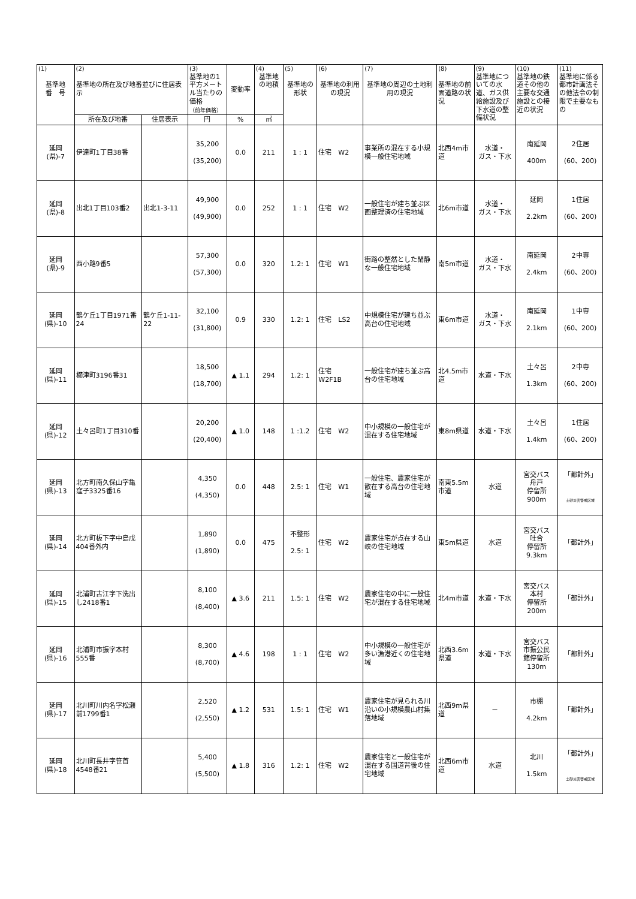| (1) 基準地 番 号 | (2) 基準地の所在及び地番並びに住居表示 | | (3) 基準地の1平方メートル当たりの価格 （前年価格） | 変動率 | (4) 基準地の地積 | (5) 基準地の形状 | (6) 基準地の利用の現況 | (7) 基準地の周辺の土地利用の現況 | (8) 基準地の前面道路の状況 | (9) 基準地についての水道、ガス供給施設及び下水道の整備状況 | (10) 基準地の鉄道その他の主要な交通施設との接近の状況 | (11) 基準地に係る都市計画法その他法令の制限で主要なもの |
| --- | --- | --- | --- | --- | --- | --- | --- | --- | --- | --- | --- | --- |
| | 所在及び地番 | 住居表示 | 円 | % | ㎡ | | | | | | | |
| 延岡 (県)-7 | 伊達町1丁目38番 | | 35,200 (35,200) | 0.0 | 211 | 1 : 1 | 住宅 W2 | 事業所の混在する小規模一般住宅地域 | 北西4m市道 | 水道・ ガス・下水 | 南延岡 400m | 2住居 (60、200) |
| 延岡 (県)-8 | 出北1丁目103番2 | 出北1-3-11 | 49,900 (49,900) | 0.0 | 252 | 1 : 1 | 住宅 W2 | 一般住宅が建ち並ぶ区画整理済の住宅地域 | 北6m市道 | 水道・ ガス・下水 | 延岡 2.2km | 1住居 (60、200) |
| 延岡 (県)-9 | 西小路9番5 | | 57,300 (57,300) | 0.0 | 320 | 1.2: 1 | 住宅 W1 | 街路の整然とした閑静な一般住宅地域 | 南5m市道 | 水道・ ガス・下水 | 南延岡 2.4km | 2中専 (60、200) |
| 延岡 (県)-10 | 鶴ケ丘1丁目1971番24 | 鶴ケ丘1-11-22 | 32,100 (31,800) | 0.9 | 330 | 1.2: 1 | 住宅 LS2 | 中規模住宅が建ち並ぶ高台の住宅地域 | 東6m市道 | 水道・ ガス・下水 | 南延岡 2.1km | 1中専 (60、200) |
| 延岡 (県)-11 | 櫛津町3196番31 | | 18,500 (18,700) | ▲ 1.1 | 294 | 1.2: 1 | 住宅 W2F1B | 一般住宅が建ち並ぶ高台の住宅地域 | 北4.5m市道 | 水道・下水 | 土々呂 1.3km | 2中専 (60、200) |
| 延岡 (県)-12 | 土々呂町1丁目310番 | | 20,200 (20,400) | ▲ 1.0 | 148 | 1 :1.2 | 住宅 W2 | 中小規模の一般住宅が混在する住宅地域 | 東8m県道 | 水道・下水 | 土々呂 1.4km | 1住居 (60、200) |
| 延岡 (県)-13 | 北方町南久保山字亀窪子3325番16 | | 4,350 (4,350) | 0.0 | 448 | 2.5: 1 | 住宅 W1 | 一般住宅、農家住宅が散在する高台の住宅地域 | 南東5.5m市道 | 水道 | 宮交バス 舟戸 停留所 900m | 「都計外」 土砂災害警戒区域 |
| 延岡 (県)-14 | 北方町板下字中島戊404番外内 | | 1,890 (1,890) | 0.0 | 475 | 不整形 2.5: 1 | 住宅 W2 | 農家住宅が点在する山峡の住宅地域 | 東5m県道 | 水道 | 宮交バス 吐合 停留所 9.3km | 「都計外」 |
| 延岡 (県)-15 | 北浦町古江字下洗出し2418番1 | | 8,100 (8,400) | ▲ 3.6 | 211 | 1.5: 1 | 住宅 W2 | 農家住宅の中に一般住宅が混在する住宅地域 | 北4m市道 | 水道・下水 | 宮交バス 本村 停留所 200m | 「都計外」 |
| 延岡 (県)-16 | 北浦町市振字本村555番 | | 8,300 (8,700) | ▲ 4.6 | 198 | 1 : 1 | 住宅 W2 | 中小規模の一般住宅が多い漁港近くの住宅地域 | 北西3.6m県道 | 水道・下水 | 宮交バス 市振公民 館停留所 130m | 「都計外」 |
| 延岡 (県)-17 | 北川町川内名字松瀬前1799番1 | | 2,520 (2,550) | ▲ 1.2 | 531 | 1.5: 1 | 住宅 W1 | 農家住宅が見られる川沿いの小規模農山村集落地域 | 北西9m県道 | － | 市棚 4.2km | 「都計外」 |
| 延岡 (県)-18 | 北川町長井字笹首4548番21 | | 5,400 (5,500) | ▲ 1.8 | 316 | 1.2: 1 | 住宅 W2 | 農家住宅と一般住宅が混在する国道背後の住宅地域 | 北西6m市道 | 水道 | 北川 1.5km | 「都計外」 土砂災害警戒区域 |